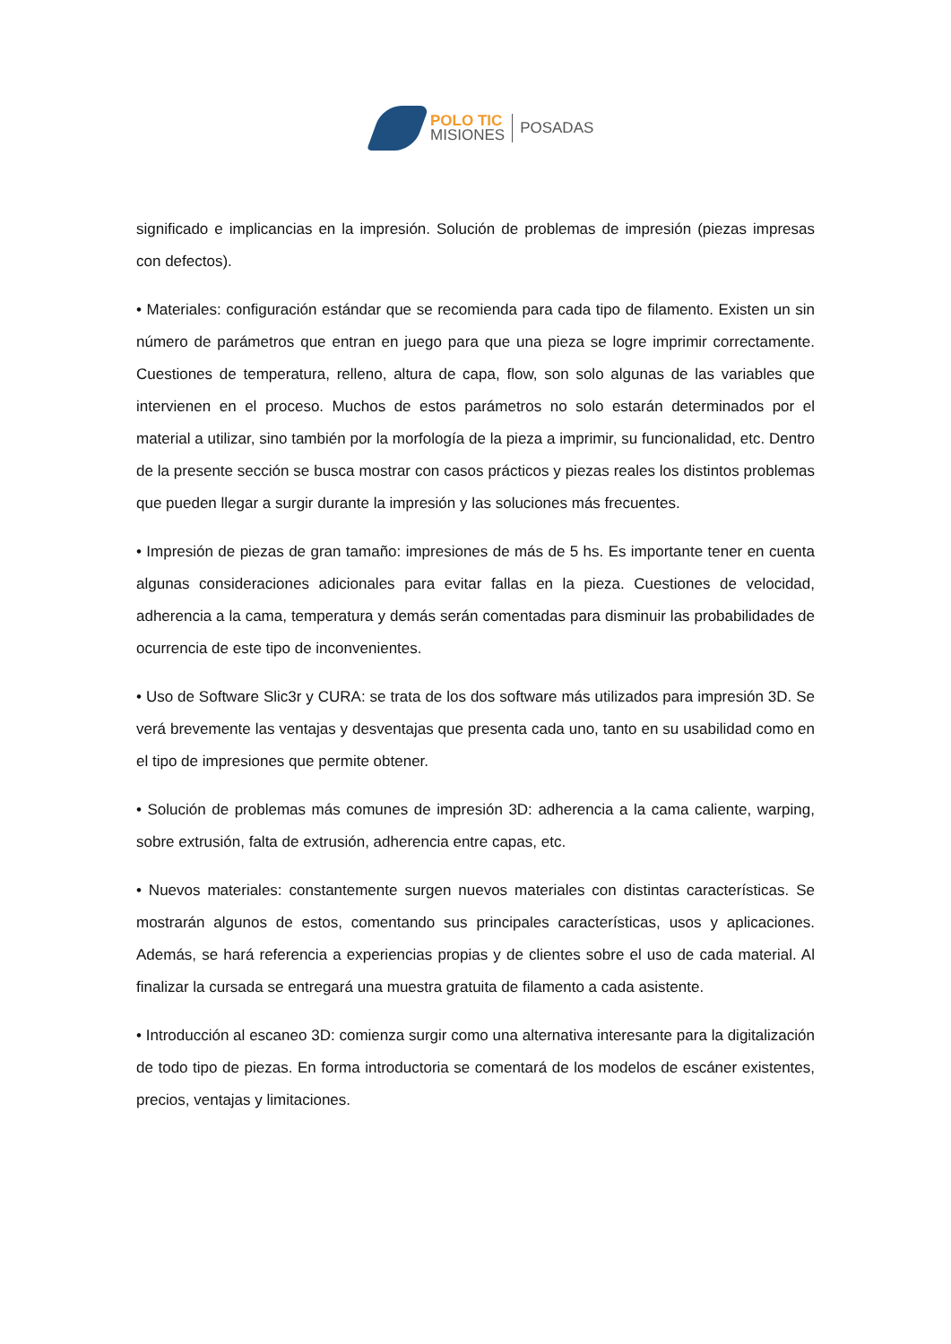POLO TIC
MISIONES
POSADAS
significado e implicancias en la impresión. Solución de problemas de impresión (piezas impresas con defectos).
• Materiales: configuración estándar que se recomienda para cada tipo de filamento. Existen un sin número de parámetros que entran en juego para que una pieza se logre imprimir correctamente. Cuestiones de temperatura, relleno, altura de capa, flow, son solo algunas de las variables que intervienen en el proceso. Muchos de estos parámetros no solo estarán determinados por el material a utilizar, sino también por la morfología de la pieza a imprimir, su funcionalidad, etc. Dentro de la presente sección se busca mostrar con casos prácticos y piezas reales los distintos problemas que pueden llegar a surgir durante la impresión y las soluciones más frecuentes.
• Impresión de piezas de gran tamaño: impresiones de más de 5 hs. Es importante tener en cuenta algunas consideraciones adicionales para evitar fallas en la pieza. Cuestiones de velocidad, adherencia a la cama, temperatura y demás serán comentadas para disminuir las probabilidades de ocurrencia de este tipo de inconvenientes.
• Uso de Software Slic3r y CURA: se trata de los dos software más utilizados para impresión 3D. Se verá brevemente las ventajas y desventajas que presenta cada uno, tanto en su usabilidad como en el tipo de impresiones que permite obtener.
• Solución de problemas más comunes de impresión 3D: adherencia a la cama caliente, warping, sobre extrusión, falta de extrusión, adherencia entre capas, etc.
• Nuevos materiales: constantemente surgen nuevos materiales con distintas características. Se mostrarán algunos de estos, comentando sus principales características, usos y aplicaciones. Además, se hará referencia a experiencias propias y de clientes sobre el uso de cada material. Al finalizar la cursada se entregará una muestra gratuita de filamento a cada asistente.
• Introducción al escaneo 3D: comienza surgir como una alternativa interesante para la digitalización de todo tipo de piezas. En forma introductoria se comentará de los modelos de escáner existentes, precios, ventajas y limitaciones.